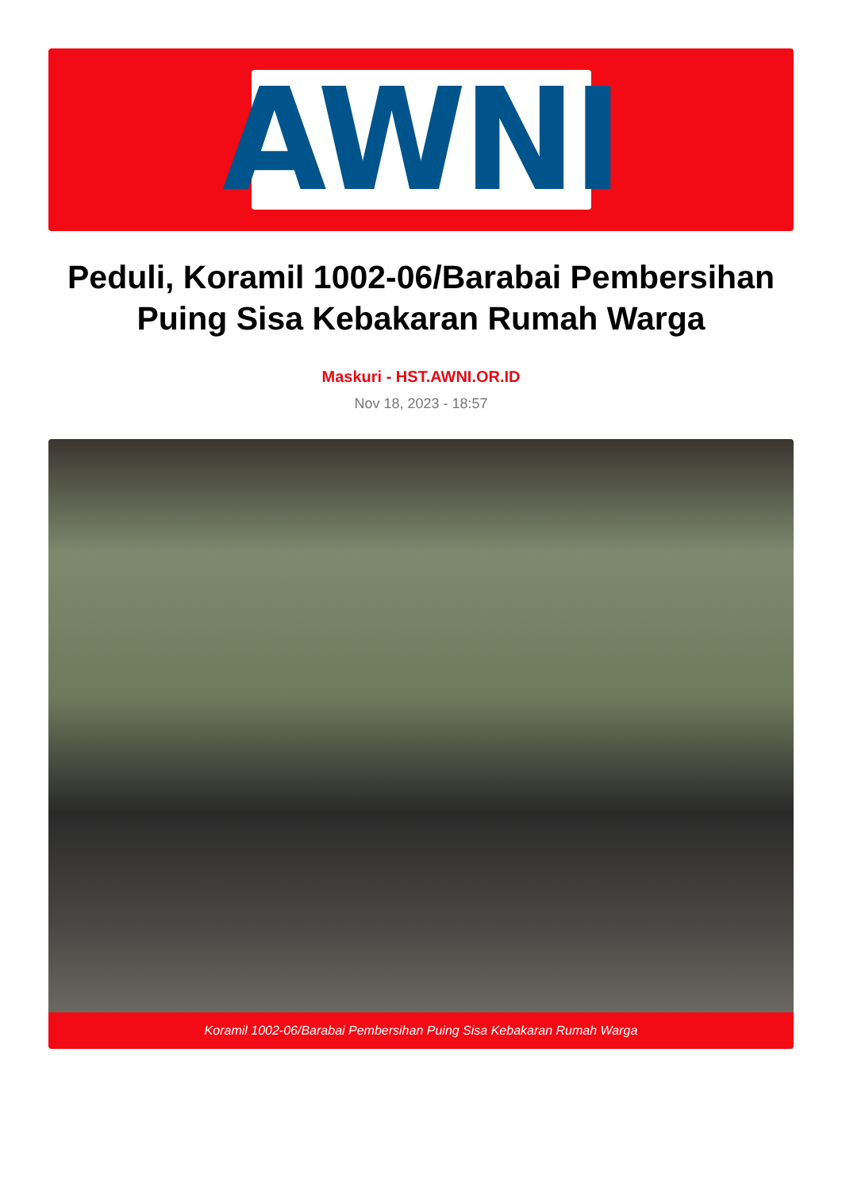AWNI
Peduli, Koramil 1002-06/Barabai Pembersihan Puing Sisa Kebakaran Rumah Warga
Maskuri - HST.AWNI.OR.ID
Nov 18, 2023 - 18:57
Koramil 1002-06/Barabai Pembersihan Puing Sisa Kebakaran Rumah Warga